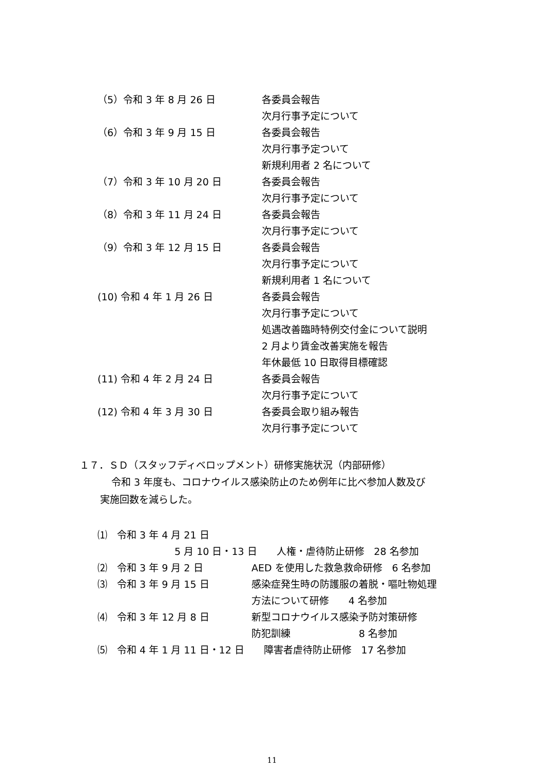（5）令和 3 年 8 月 26 日 各委員会報告
次月行事予定について
（6）令和 3 年 9 月 15 日 各委員会報告
次月行事予定ついて
新規利用者 2 名について
（7）令和 3 年 10 月 20 日 各委員会報告
次月行事予定について
（8）令和 3 年 11 月 24 日 各委員会報告
次月行事予定について
（9）令和 3 年 12 月 15 日 各委員会報告
次月行事予定について
新規利用者 1 名について
(10) 令和 4 年 1 月 26 日 各委員会報告
次月行事予定について
処遇改善臨時特例交付金について説明
2 月より賃金改善実施を報告
年休最低 10 日取得目標確認
(11) 令和 4 年 2 月 24 日 各委員会報告
次月行事予定について
(12) 令和 4 年 3 月 30 日 各委員会取り組み報告
次月行事予定について
１７．ＳＤ（スタッフディベロップメント）研修実施状況（内部研修）
令和 3 年度も、コロナウイルス感染防止のため例年に比べ参加人数及び
実施回数を減らした。
⑴　令和 3 年 4 月 21 日
5 月 10 日・13 日　　人権・虐待防止研修　28 名参加
⑵　令和 3 年 9 月 2 日 AED を使用した救急救命研修　6 名参加
⑶　令和 3 年 9 月 15 日 感染症発生時の防護服の着脱・嘔吐物処理
方法について研修　　4 名参加
⑷　令和 3 年 12 月 8 日 新型コロナウイルス感染予防対策研修
防犯訓練　　　　　　　8 名参加
⑸　令和 4 年 1 月 11 日・12 日　　障害者虐待防止研修　17 名参加
11